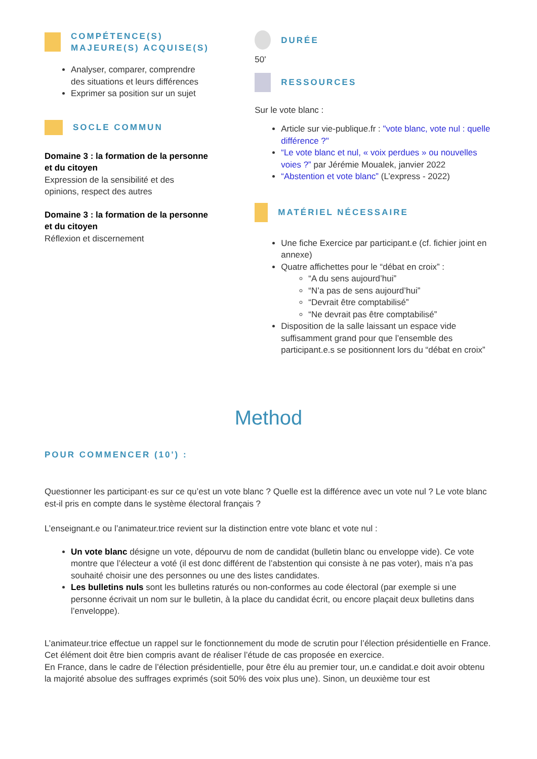COMPÉTENCE(S)
MAJEURE(S) ACQUISE(S)
Analyser, comparer, comprendre des situations et leurs différences
Exprimer sa position sur un sujet
SOCLE COMMUN
Domaine 3 : la formation de la personne et du citoyen
Expression de la sensibilité et des opinions, respect des autres
Domaine 3 : la formation de la personne et du citoyen
Réflexion et discernement
DURÉE
50'
RESSOURCES
Sur le vote blanc :
Article sur vie-publique.fr : "vote blanc, vote nul : quelle différence ?"
“Le vote blanc et nul, « voix perdues » ou nouvelles voies ?” par Jérémie Moualek, janvier 2022
“Abstention et vote blanc” (L’express - 2022)
MATÉRIEL NÉCESSAIRE
Une fiche Exercice par participant.e (cf. fichier joint en annexe)
Quatre affichettes pour le “débat en croix” :
“A du sens aujourd’hui”
“N’a pas de sens aujourd’hui”
“Devrait être comptabilisé”
“Ne devrait pas être comptabilisé”
Disposition de la salle laissant un espace vide suffisamment grand pour que l’ensemble des participant.e.s se positionnent lors du “débat en croix”
Method
POUR COMMENCER (10') :
Questionner les participant·es sur ce qu’est un vote blanc ? Quelle est la différence avec un vote nul ? Le vote blanc est-il pris en compte dans le système électoral français ?
L’enseignant.e ou l’animateur.trice revient sur la distinction entre vote blanc et vote nul :
Un vote blanc désigne un vote, dépourvu de nom de candidat (bulletin blanc ou enveloppe vide). Ce vote montre que l’électeur a voté (il est donc différent de l’abstention qui consiste à ne pas voter), mais n’a pas souhaité choisir une des personnes ou une des listes candidates.
Les bulletins nuls sont les bulletins raturés ou non-conformes au code électoral (par exemple si une personne écrivait un nom sur le bulletin, à la place du candidat écrit, ou encore plaçait deux bulletins dans l’enveloppe).
L’animateur.trice effectue un rappel sur le fonctionnement du mode de scrutin pour l’élection présidentielle en France. Cet élément doit être bien compris avant de réaliser l’étude de cas proposée en exercice.
En France, dans le cadre de l’élection présidentielle, pour être élu au premier tour, un.e candidat.e doit avoir obtenu la majorité absolue des suffrages exprimés (soit 50% des voix plus une). Sinon, un deuxième tour est